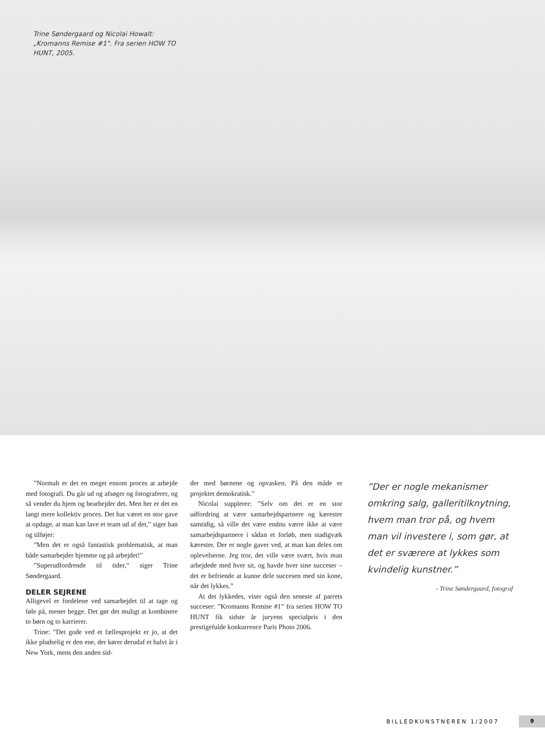Trine Søndergaard og Nicolai Howalt: „Kromanns Remise #1". Fra serien HOW TO HUNT, 2005.
”Normalt er det en meget ensom proces at arbejde med fotografi. Du går ud og afsøger og fotograferer, og så vender du hjem og bearbejder det. Men her er det en langt mere kollektiv proces. Det har været en stor gave at opdage, at man kan lave et team ud af det,” siger han og tilføjer:
”Men det er også fantastisk problematisk, at man både samarbejder hjemme og på arbejdet!”
”Superudfordrende til tider,” siger Trine Søndergaard.
DELER SEJRENE
Alligevel er fordelene ved samarbejdet til at tage og føle på, mener begge. Det gør det muligt at kombinere to børn og to karrierer.
Trine: ”Det gode ved et fællesprojekt er jo, at det ikke pludselig er den ene, der kører derudaf et halvt år i New York, mens den anden sid-
der med børnene og opvasken. På den måde er projektet demokratisk.”
Nicolai supplerer: ”Selv om det er en stor udfordring at være samarbejdspartnere og kærester samtidig, så ville det være endnu værre ikke at være samarbejdspartnere i sådan et forløb, men stadigvæk kærester. Der er nogle gaver ved, at man kan deles om oplevelserne. Jeg tror, det ville være svært, hvis man arbejdede med hver sit, og havde hver sine succeser – det er befriende at kunne dele succesen med sin kone, når det lykkes.”
At det lykkedes, viser også den seneste af parrets succeser: ”Kromanns Remise #1” fra serien HOW TO HUNT fik sidste år juryens specialpris i den prestigefulde konkurrence Paris Photo 2006.
”Der er nogle mekanismer omkring salg, galleritilknytning, hvem man tror på, og hvem man vil investere i, som gør, at det er sværere at lykkes som kvindelig kunstner.”
- Trine Søndergaard, fotograf
BILLEDKUNSTNEREN 1/2007 9